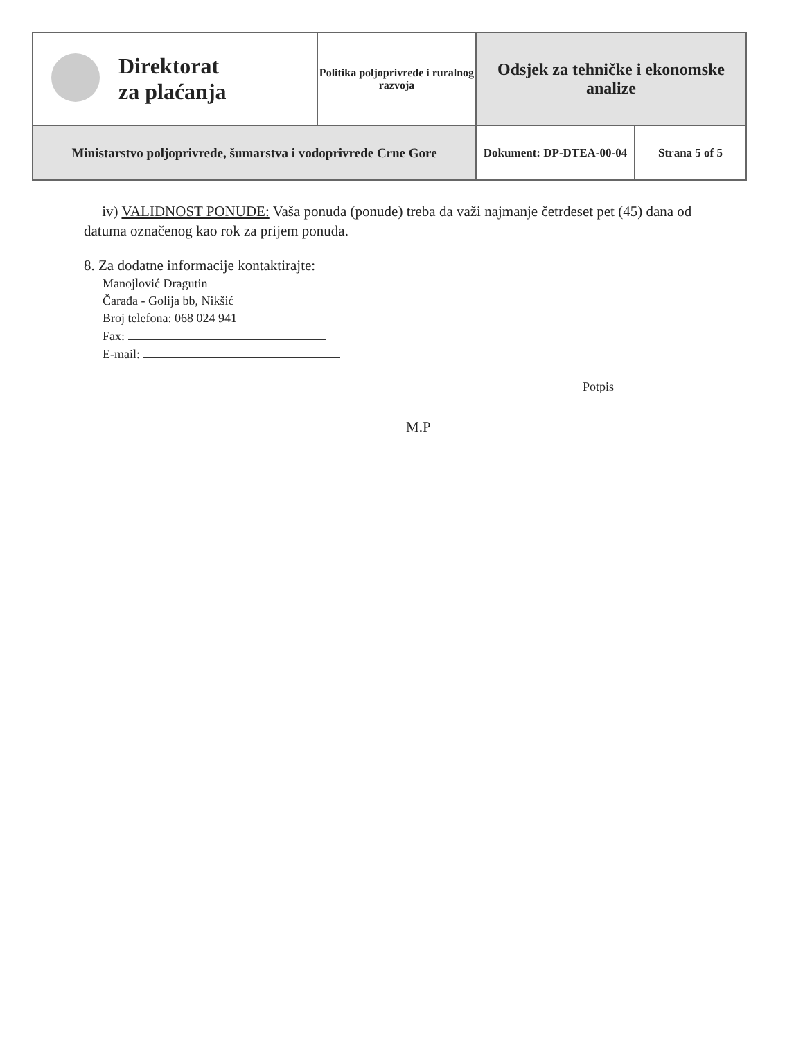| | Direktorat za plaćanja | Politika poljoprivrede i ruralnog razvoja | Odsjek za tehničke i ekonomske analize | |
| Ministarstvo poljoprivrede, šumarstva i vodoprivrede Crne Gore | | | Dokument: DP-DTEA-00-04 | Strana 5 of 5 |
iv) VALIDNOST PONUDE: Vaša ponuda (ponude) treba da važi najmanje četrdeset pet (45) dana od datuma označenog kao rok za prijem ponuda.
8. Za dodatne informacije kontaktirajte:
Manojlović Dragutin
Čarađa - Golija bb, Nikšić
Broj telefona: 068 024 941
Fax:
E-mail:
Potpis
M.P